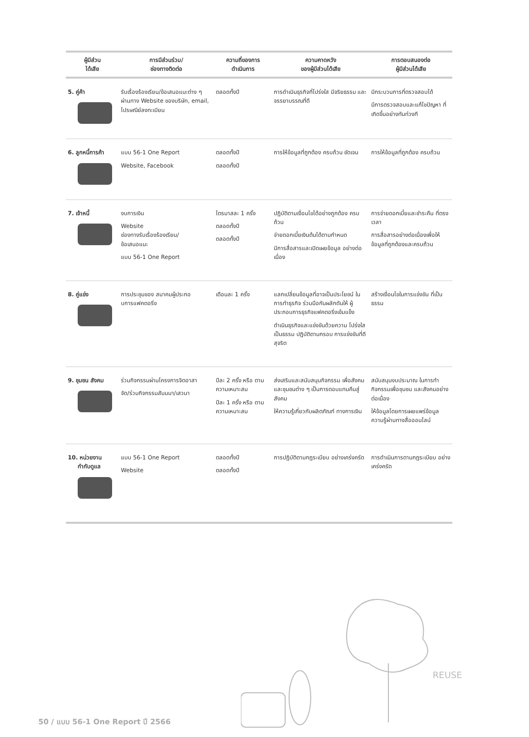| ผู้มีส่วน ได้เสีย | การมีส่วนร่วม/ ช่องทางติดต่อ | ความถี่ของการ ดำเนินการ | ความคาดหวัง ของผู้มีส่วนได้เสีย | การตอบสนองต่อ ผู้มีส่วนได้เสีย |
| --- | --- | --- | --- | --- |
| 5. คู่ค้า | รับเรื่องร้องเรียน/ข้อเสนอแนะต่าง ๆ ผ่านทาง Website ของบริษัท, email, ไปรษณีย์ลงทะเบียน | ตลอดทั้งปี | การดำเนินธุรกิจที่โปร่งใส มีจริยธรรม และจรรยาบรรณที่ดี | มีกระบวนการที่ตรวจสอบได้ มีการตรวจสอบและแก้ไขปัญหา ที่เกิดขึ้นอย่างทันท่วงที |
| 6. ลูกหนี้การค้า | แบบ 56-1 One Report Website, Facebook | ตลอดทั้งปี ตลอดทั้งปี | การให้ข้อมูลที่ถูกต้อง ครบถ้วน ชัดเจน | การให้ข้อมูลที่ถูกต้อง ครบถ้วน |
| 7. เจ้าหนี้ | งบการเงิน Website ช่องทางรับเรื่องร้องเรียน/ ข้อเสนอแนะ แบบ 56-1 One Report | ไตรมาสละ 1 ครั้ง ตลอดทั้งปี ตลอดทั้งปี | ปฏิบัติตามเงื่อนไขได้อย่างถูกต้อง ครบถ้วน จ่ายดอกเบี้ยเงินต้นได้ตามกำหนด มีการสื่อสารและเปิดเผยข้อมูล อย่างต่อเนื่อง | การจ่ายดอกเบี้ยและชำระคืน ที่ตรงเวลา การสื่อสารอย่างต่อเนื่องเพื่อให้ ข้อมูลที่ถูกต้องและครบถ้วน |
| 8. คู่แข่ง | การประชุมของ สมาคมผู้ประกอบการแฟคตอริ่ง | เดือนละ 1 ครั้ง | แลกเปลี่ยนข้อมูลที่อาจเป็นประโยชน์ ในการทำธุรกิจ ร่วมมือกันผลักดันให้ ผู้ประกอบการธุรกิจแฟคตอริ่งเข้มแข็ง ดำเนินธุรกิจและแข่งขันด้วยความ โปร่งใส เป็นธรรม ปฏิบัติตามกรอบ การแข่งขันที่ดีสุจริต | สร้างเงื่อนไขในการแข่งขัน ที่เป็นธรรม |
| 9. ชุมชน สังคม | ร่วมกิจกรรมผ่านโครงการจิตอาสา จัด/ร่วมกิจกรรมสัมมนา/เสวนา | ปีละ 2 ครั้ง หรือ ตามความเหมาะสม ปีละ 1 ครั้ง หรือ ตามความเหมาะสม | ส่งเสริมและสนับสนุนกิจกรรม เพื่อสังคมและชุมชนต่าง ๆ เป็นการตอบแทนคืนสู่สังคม ให้ความรู้เกี่ยวกับผลิตภัณฑ์ ทางการเงิน | สนับสนุนงบประมาณ ในการทำกิจกรรมเพื่อชุมชน และสังคมอย่างต่อเนื่อง ให้ข้อมูลโดยการเผยแพร่ข้อมูล ความรู้ผ่านทางสื่อออนไลน์ |
| 10. หน่วยงาน กำกับดูแล | แบบ 56-1 One Report Website | ตลอดทั้งปี ตลอดทั้งปี | การปฏิบัติตามกฎระเบียบ อย่างเคร่งครัด | การดำเนินการตามกฎระเบียบ อย่างเคร่งครัด |
REUSE
50 / แบบ 56-1 One Report ปี 2566